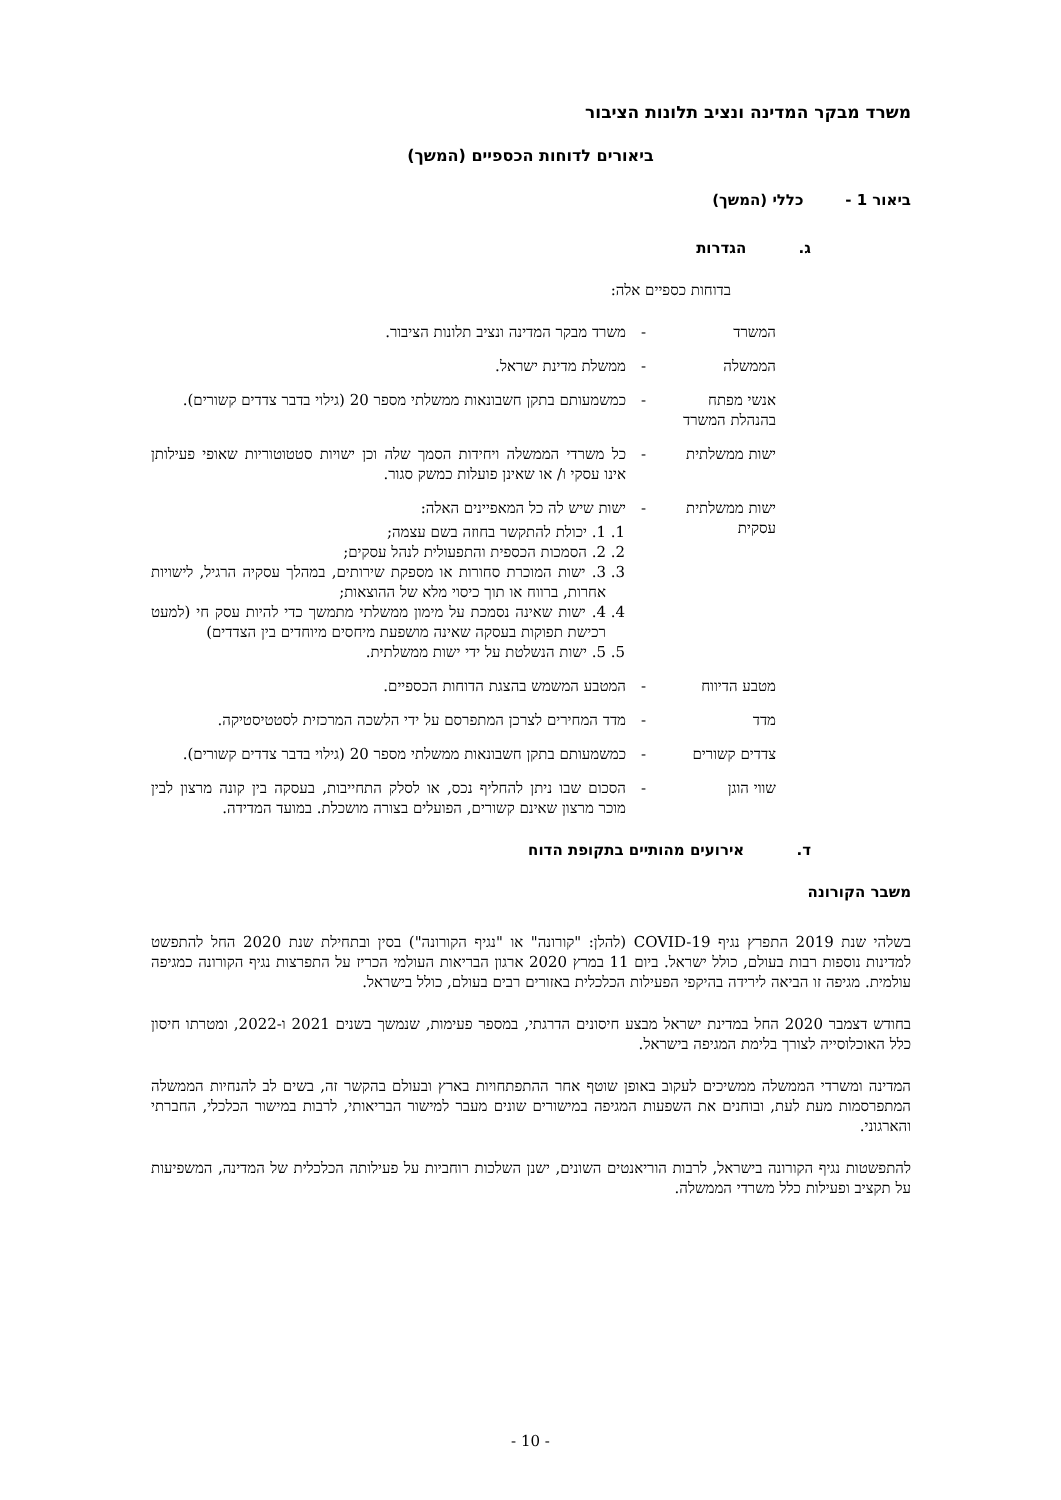משרד מבקר המדינה ונציב תלונות הציבור
ביאורים לדוחות הכספיים (המשך)
ביאור 1 - כללי (המשך)
ג. הגדרות
בדוחות כספיים אלה:
המשרד - משרד מבקר המדינה ונציב תלונות הציבור.
הממשלה - ממשלת מדינת ישראל.
אנשי מפתח בהנהלת המשרד
- כמשמעותם בתקן חשבונאות ממשלתי מספר 20 (גילוי בדבר צדדים קשורים).
ישות ממשלתית - כל משרדי הממשלה ויחידות הסמך שלה וכן ישויות סטטוטוריות שאופי פעילותן אינו עסקי ו/ או שאינן פועלות כמשק סגור.
ישות ממשלתית עסקית
- ישות שיש לה כל המאפיינים האלה:
1. 1. יכולת להתקשר בחוזה בשם עצמה;
2. 2. הסמכות הכספית והתפעולית לנהל עסקים;
3. 3. ישות המוכרת סחורות או מספקת שירותים, במהלך עסקיה הרגיל, לישויות אחרות, ברווח או תוך כיסוי מלא של ההוצאות;
4. 4. ישות שאינה נסמכת על מימון ממשלתי מתמשך כדי להיות עסק חי (למעט רכישת תפוקות בעסקה שאינה מושפעת מיחסים מיוחדים בין הצדדים)
5. 5. ישות הנשלטת על ידי ישות ממשלתית.
מטבע הדיווח - המטבע המשמש בהצגת הדוחות הכספיים.
מדד - מדד המחירים לצרכן המתפרסם על ידי הלשכה המרכזית לסטטיסטיקה.
צדדים קשורים - כמשמעותם בתקן חשבונאות ממשלתי מספר 20 (גילוי בדבר צדדים קשורים).
שווי הוגן - הסכום שבו ניתן להחליף נכס, או לסלק התחייבות, בעסקה בין קונה מרצון לבין מוכר מרצון שאינם קשורים, הפועלים בצורה מושכלת. במועד המדידה.
ד. אירועים מהותיים בתקופת הדוח
משבר הקורונה
בשלהי שנת 2019 התפרץ נגיף COVID-19 (להלן: "קורונה" או "נגיף הקורונה") בסין ובתחילת שנת 2020 החל להתפשט למדינות נוספות רבות בעולם, כולל ישראל. ביום 11 במרץ 2020 ארגון הבריאות העולמי הכריז על התפרצות נגיף הקורונה כמגיפה עולמית. מגיפה זו הביאה לירידה בהיקפי הפעילות הכלכלית באזורים רבים בעולם, כולל בישראל.
בחודש דצמבר 2020 החל במדינת ישראל מבצע חיסונים הדרגתי, במספר פעימות, שנמשך בשנים 2021 ו-2022, ומטרתו חיסון כלל האוכלוסייה לצורך בלימת המגיפה בישראל.
המדינה ומשרדי הממשלה ממשיכים לעקוב באופן שוטף אחר ההתפתחויות בארץ ובעולם בהקשר זה, בשים לב להנחיות הממשלה המתפרסמות מעת לעת, ובוחנים את השפעות המגיפה במישורים שונים מעבר למישור הבריאותי, לרבות במישור הכלכלי, החברתי והארגוני.
להתפשטות נגיף הקורונה בישראל, לרבות הוריאנטים השונים, ישנן השלכות רוחביות על פעילותה הכלכלית של המדינה, המשפיעות על תקציב ופעילות כלל משרדי הממשלה.
- 10 -